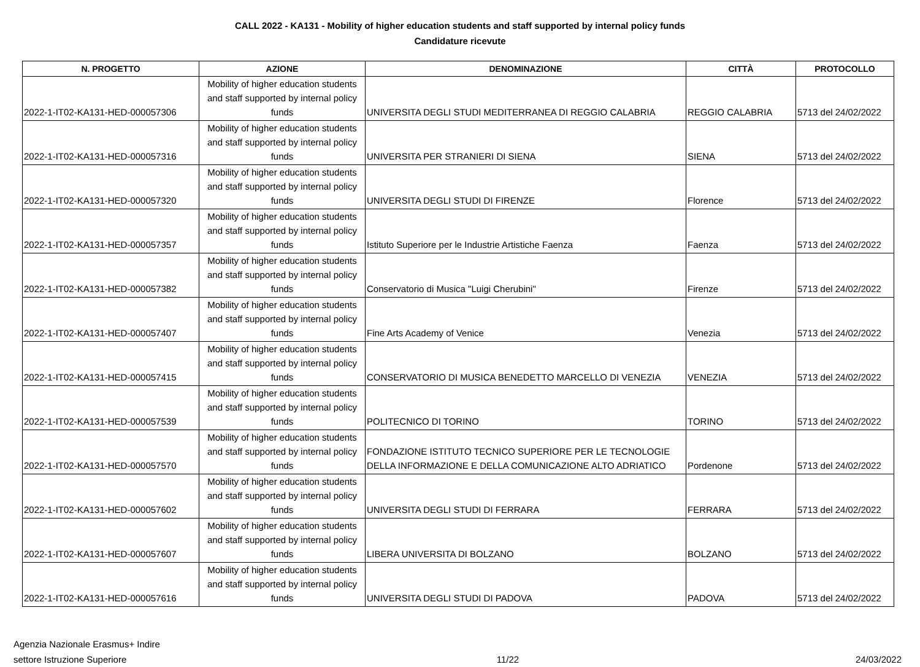CALL 2022 - KA131 - Mobility of higher education students and staff supported by internal policy funds
Candidature ricevute
| N. PROGETTO | AZIONE | DENOMINAZIONE | CITTÀ | PROTOCOLLO |
| --- | --- | --- | --- | --- |
| 2022-1-IT02-KA131-HED-000057306 | Mobility of higher education students and staff supported by internal policy funds | UNIVERSITA DEGLI STUDI MEDITERRANEA DI REGGIO CALABRIA | REGGIO CALABRIA | 5713 del 24/02/2022 |
| 2022-1-IT02-KA131-HED-000057316 | Mobility of higher education students and staff supported by internal policy funds | UNIVERSITA PER STRANIERI DI SIENA | SIENA | 5713 del 24/02/2022 |
| 2022-1-IT02-KA131-HED-000057320 | Mobility of higher education students and staff supported by internal policy funds | UNIVERSITA DEGLI STUDI DI FIRENZE | Florence | 5713 del 24/02/2022 |
| 2022-1-IT02-KA131-HED-000057357 | Mobility of higher education students and staff supported by internal policy funds | Istituto Superiore per le Industrie Artistiche Faenza | Faenza | 5713 del 24/02/2022 |
| 2022-1-IT02-KA131-HED-000057382 | Mobility of higher education students and staff supported by internal policy funds | Conservatorio di Musica "Luigi Cherubini" | Firenze | 5713 del 24/02/2022 |
| 2022-1-IT02-KA131-HED-000057407 | Mobility of higher education students and staff supported by internal policy funds | Fine Arts Academy of Venice | Venezia | 5713 del 24/02/2022 |
| 2022-1-IT02-KA131-HED-000057415 | Mobility of higher education students and staff supported by internal policy funds | CONSERVATORIO DI MUSICA BENEDETTO MARCELLO DI VENEZIA | VENEZIA | 5713 del 24/02/2022 |
| 2022-1-IT02-KA131-HED-000057539 | Mobility of higher education students and staff supported by internal policy funds | POLITECNICO DI TORINO | TORINO | 5713 del 24/02/2022 |
| 2022-1-IT02-KA131-HED-000057570 | Mobility of higher education students and staff supported by internal policy funds | FONDAZIONE ISTITUTO TECNICO SUPERIORE PER LE TECNOLOGIE DELLA INFORMAZIONE E DELLA COMUNICAZIONE ALTO ADRIATICO | Pordenone | 5713 del 24/02/2022 |
| 2022-1-IT02-KA131-HED-000057602 | Mobility of higher education students and staff supported by internal policy funds | UNIVERSITA DEGLI STUDI DI FERRARA | FERRARA | 5713 del 24/02/2022 |
| 2022-1-IT02-KA131-HED-000057607 | Mobility of higher education students and staff supported by internal policy funds | LIBERA UNIVERSITA DI BOLZANO | BOLZANO | 5713 del 24/02/2022 |
| 2022-1-IT02-KA131-HED-000057616 | Mobility of higher education students and staff supported by internal policy funds | UNIVERSITA DEGLI STUDI DI PADOVA | PADOVA | 5713 del 24/02/2022 |
Agenzia Nazionale Erasmus+ Indire
settore Istruzione Superiore
11/22
24/03/2022